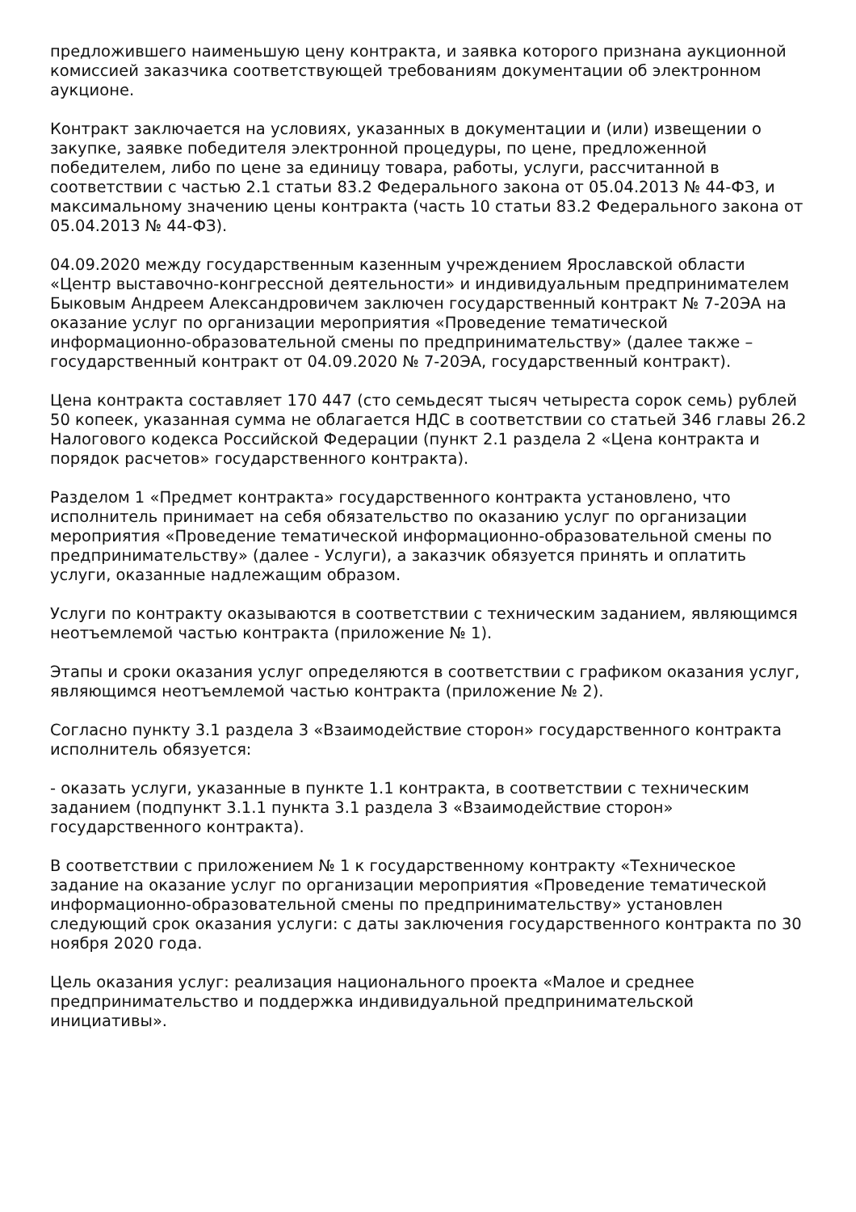предложившего наименьшую цену контракта, и заявка которого признана аукционной комиссией заказчика соответствующей требованиям документации об электронном аукционе.
Контракт заключается на условиях, указанных в документации и (или) извещении о закупке, заявке победителя электронной процедуры, по цене, предложенной победителем, либо по цене за единицу товара, работы, услуги, рассчитанной в соответствии с частью 2.1 статьи 83.2 Федерального закона от 05.04.2013 № 44-ФЗ, и максимальному значению цены контракта (часть 10 статьи 83.2 Федерального закона от 05.04.2013 № 44-ФЗ).
04.09.2020 между государственным казенным учреждением Ярославской области «Центр выставочно-конгрессной деятельности» и индивидуальным предпринимателем Быковым Андреем Александровичем заключен государственный контракт № 7-20ЭА на оказание услуг по организации мероприятия «Проведение тематической информационно-образовательной смены по предпринимательству» (далее также – государственный контракт от 04.09.2020 № 7-20ЭА, государственный контракт).
Цена контракта составляет 170 447 (сто семьдесят тысяч четыреста сорок семь) рублей 50 копеек, указанная сумма не облагается НДС в соответствии со статьей 346 главы 26.2 Налогового кодекса Российской Федерации (пункт 2.1 раздела 2 «Цена контракта и порядок расчетов» государственного контракта).
Разделом 1 «Предмет контракта» государственного контракта установлено, что исполнитель принимает на себя обязательство по оказанию услуг по организации мероприятия «Проведение тематической информационно-образовательной смены по предпринимательству» (далее - Услуги), а заказчик обязуется принять и оплатить услуги, оказанные надлежащим образом.
Услуги по контракту оказываются в соответствии с техническим заданием, являющимся неотъемлемой частью контракта (приложение № 1).
Этапы и сроки оказания услуг определяются в соответствии с графиком оказания услуг, являющимся неотъемлемой частью контракта (приложение № 2).
Согласно пункту 3.1 раздела 3 «Взаимодействие сторон» государственного контракта исполнитель обязуется:
- оказать услуги, указанные в пункте 1.1 контракта, в соответствии с техническим заданием (подпункт 3.1.1 пункта 3.1 раздела 3 «Взаимодействие сторон» государственного контракта).
В соответствии с приложением № 1 к государственному контракту «Техническое задание на оказание услуг по организации мероприятия «Проведение тематической информационно-образовательной смены по предпринимательству» установлен следующий срок оказания услуги: с даты заключения государственного контракта по 30 ноября 2020 года.
Цель оказания услуг: реализация национального проекта «Малое и среднее предпринимательство и поддержка индивидуальной предпринимательской инициативы».